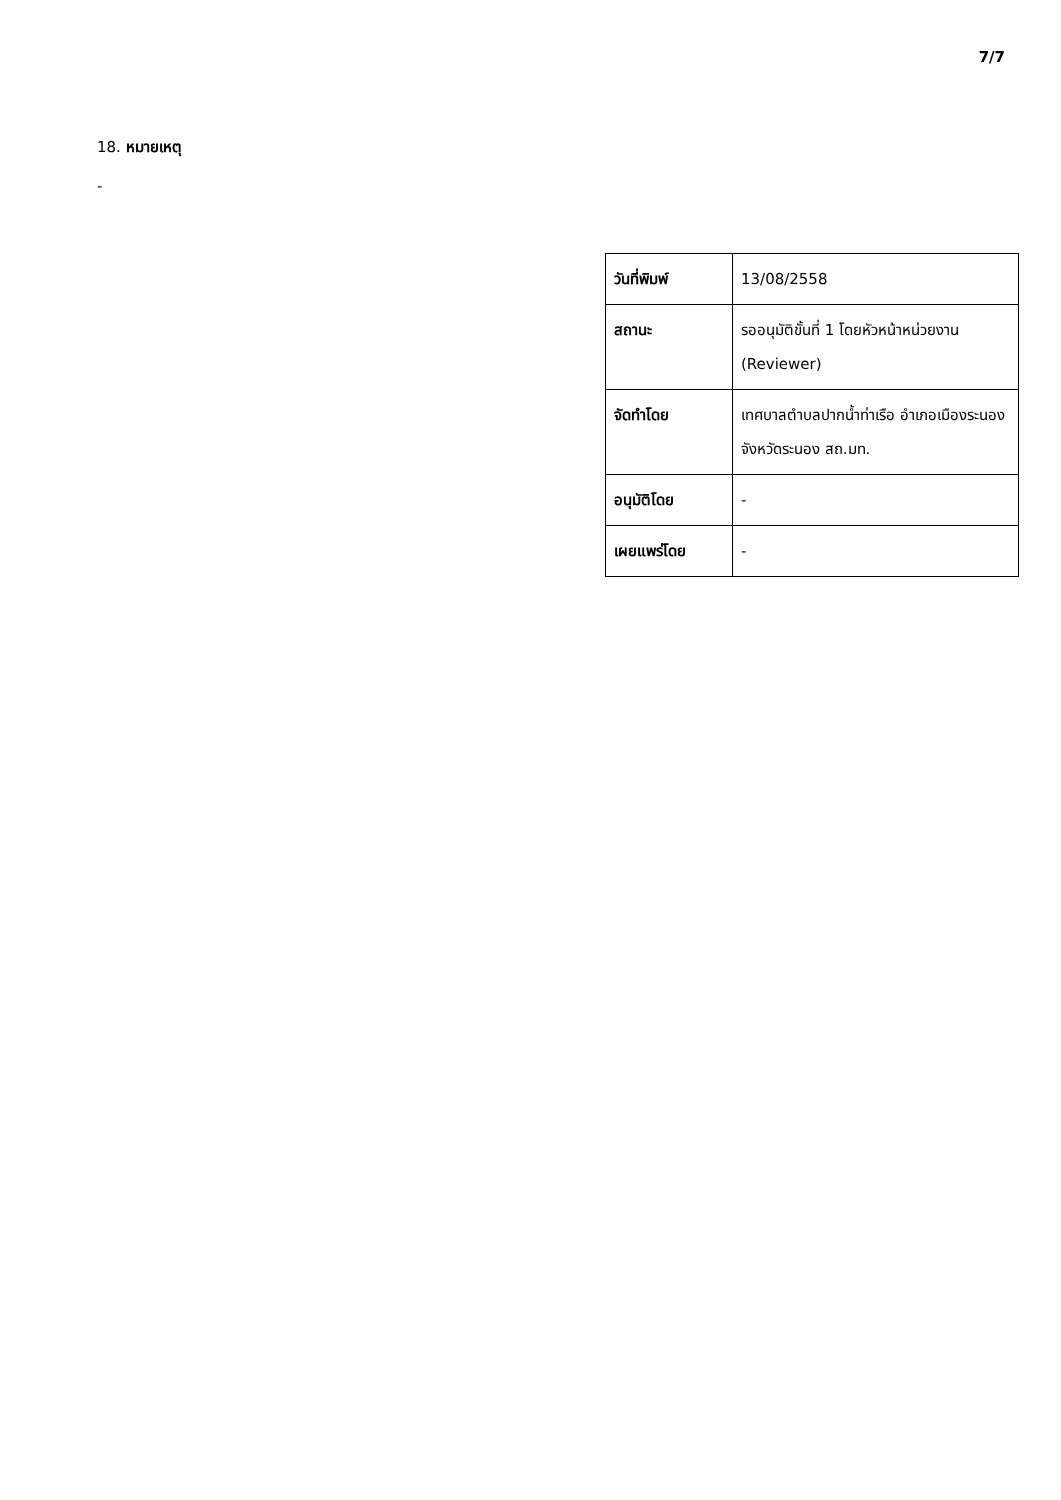7/7
18. หมายเหตุ
-
| วันที่พิมพ์ | 13/08/2558 |
| สถานะ | รออนุมัติขั้นที่ 1 โดยหัวหน้าหน่วยงาน (Reviewer) |
| จัดทำโดย | เทศบาลตำบลปากน้ำท่าเรือ อำเภอเมืองระนอง จังหวัดระนอง สถ.มท. |
| อนุมัติโดย | - |
| เผยแพร่โดย | - |